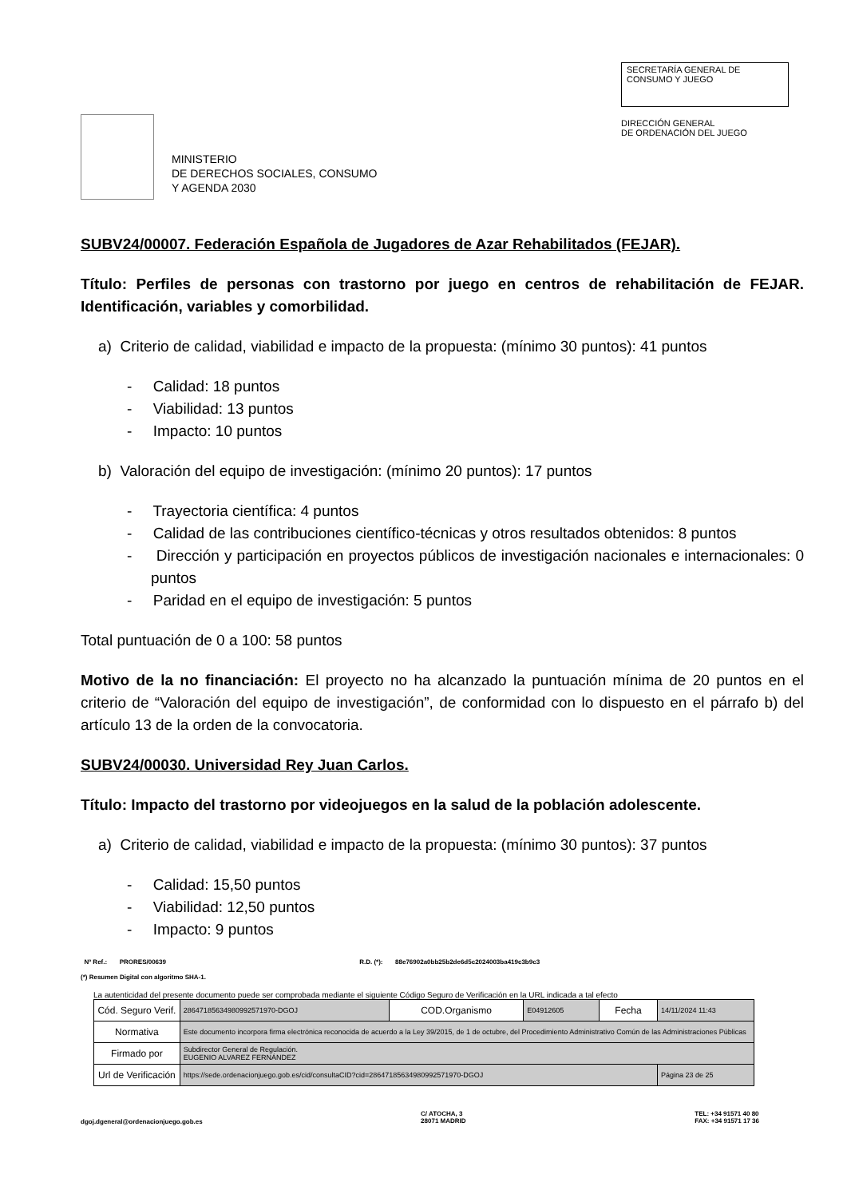MINISTERIO
DE DERECHOS SOCIALES, CONSUMO
Y AGENDA 2030
SECRETARÍA GENERAL DE
CONSUMO Y JUEGO
DIRECCIÓN GENERAL
DE ORDENACIÓN DEL JUEGO
SUBV24/00007. Federación Española de Jugadores de Azar Rehabilitados (FEJAR).
Título: Perfiles de personas con trastorno por juego en centros de rehabilitación de FEJAR. Identificación, variables y comorbilidad.
a) Criterio de calidad, viabilidad e impacto de la propuesta: (mínimo 30 puntos): 41 puntos
- Calidad: 18 puntos
- Viabilidad: 13 puntos
- Impacto: 10 puntos
b) Valoración del equipo de investigación: (mínimo 20 puntos): 17 puntos
- Trayectoria científica: 4 puntos
- Calidad de las contribuciones científico-técnicas y otros resultados obtenidos: 8 puntos
- Dirección y participación en proyectos públicos de investigación nacionales e internacionales: 0 puntos
- Paridad en el equipo de investigación: 5 puntos
Total puntuación de 0 a 100: 58 puntos
Motivo de la no financiación: El proyecto no ha alcanzado la puntuación mínima de 20 puntos en el criterio de “Valoración del equipo de investigación”, de conformidad con lo dispuesto en el párrafo b) del artículo 13 de la orden de la convocatoria.
SUBV24/00030. Universidad Rey Juan Carlos.
Título: Impacto del trastorno por videojuegos en la salud de la población adolescente.
a) Criterio de calidad, viabilidad e impacto de la propuesta: (mínimo 30 puntos): 37 puntos
- Calidad: 15,50 puntos
- Viabilidad: 12,50 puntos
- Impacto: 9 puntos
Nº Ref.: PRORES/00639 R.D. (*): 88e76902a0bb25b2de6d5c2024003ba419c3b9c3
(*) Resumen Digital con algoritmo SHA-1.
La autenticidad del presente documento puede ser comprobada mediante el siguiente Código Seguro de Verificación en la URL indicada a tal efecto
| Cód. Seguro Verif. | 28647185634980992571970-DGOJ | COD.Organismo | E04912605 | Fecha | 14/11/2024 11:43 |
| Normativa | Este documento incorpora firma electrónica reconocida de acuerdo a la Ley 39/2015, de 1 de octubre, del Procedimiento Administrativo Común de las Administraciones Públicas | | | | |
| Firmado por | Subdirector General de Regulación. EUGENIO ALVAREZ FERNÁNDEZ | | | | |
| Url de Verificación | https://sede.ordenacionjuego.gob.es/cid/consultaCID?cid=28647185634980992571970-DGOJ | | | | Página 23 de 25 |
dgoj.dgeneral@ordenacionjuego.gob.es
C/ ATOCHA, 3
28071 MADRID
TEL: +34 91571 40 80
FAX: +34 91571 17 36